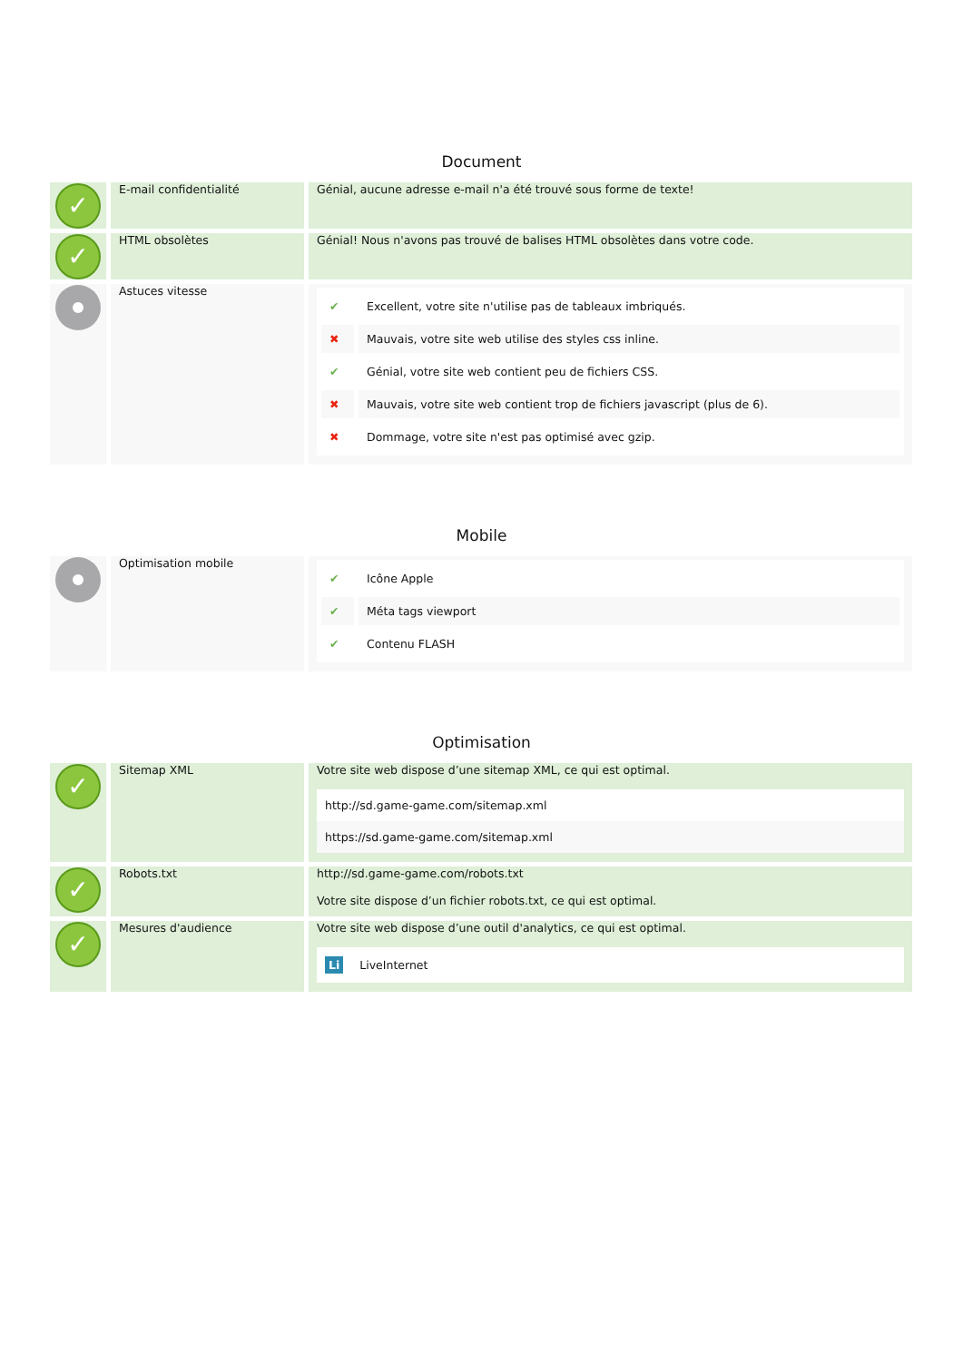Document
| ✓ | E-mail confidentialité | Génial, aucune adresse e-mail n'a été trouvé sous forme de texte! |
| ✓ | HTML obsolètes | Génial! Nous n'avons pas trouvé de balises HTML obsolètes dans votre code. |
| | Astuces vitesse | / ✔ / Excellent, votre site n'utilise pas de tableaux imbriqués. / / ✖ / Mauvais, votre site web utilise des styles css inline. / / ✔ / Génial, votre site web contient peu de fichiers CSS. / / ✖ / Mauvais, votre site web contient trop de fichiers javascript (plus de 6). / / ✖ / Dommage, votre site n'est pas optimisé avec gzip. / |
Mobile
| | Optimisation mobile | / ✔ / Icône Apple / / ✔ / Méta tags viewport / / ✔ / Contenu FLASH / |
Optimisation
| ✓ | Sitemap XML | Votre site web dispose d’une sitemap XML, ce qui est optimal. http://sd.game-game.com/sitemap.xml https://sd.game-game.com/sitemap.xml |
| ✓ | Robots.txt | http://sd.game-game.com/robots.txt Votre site dispose d’un fichier robots.txt, ce qui est optimal. |
| ✓ | Mesures d'audience | Votre site web dispose d’une outil d'analytics, ce qui est optimal. Li LiveInternet |